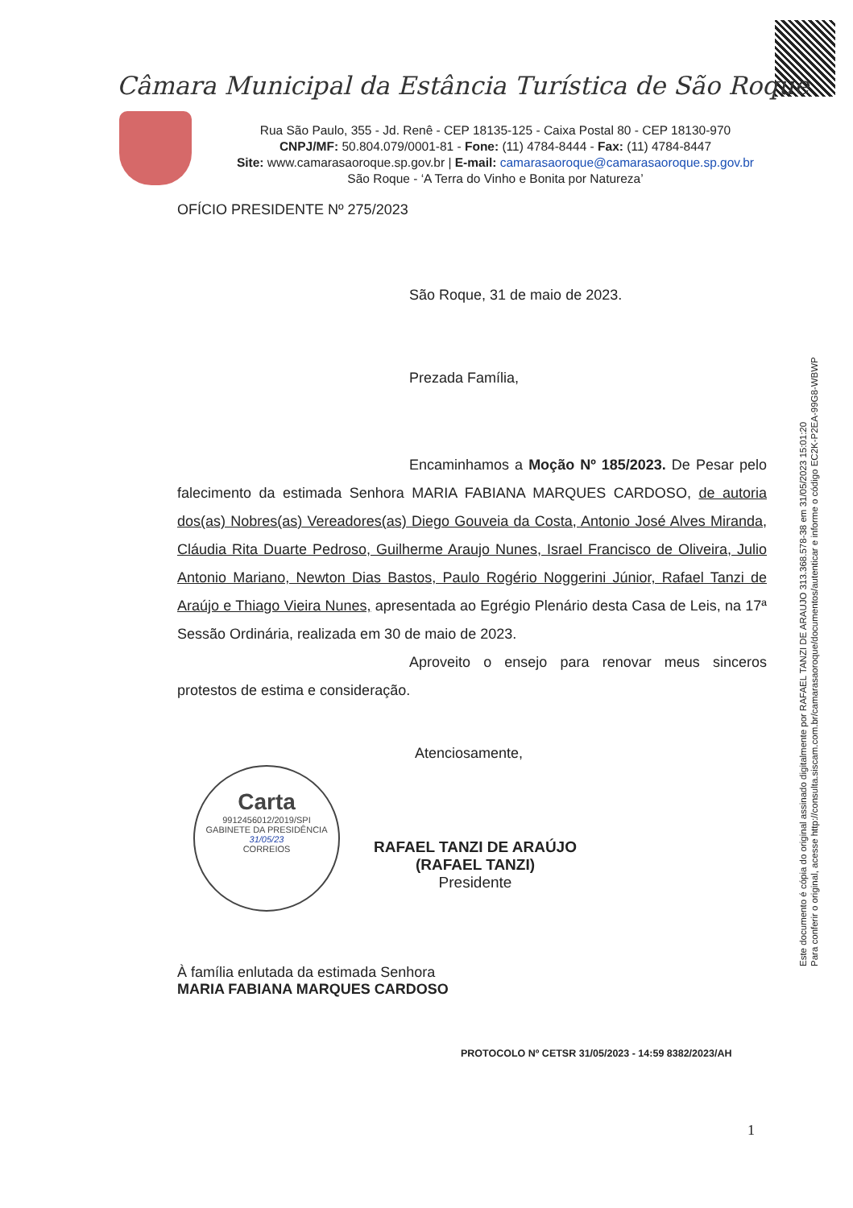Câmara Municipal da Estância Turística de São Roque
Rua São Paulo, 355 - Jd. Renê - CEP 18135-125 - Caixa Postal 80 - CEP 18130-970
CNPJ/MF: 50.804.079/0001-81 - Fone: (11) 4784-8444 - Fax: (11) 4784-8447
Site: www.camarasaoroque.sp.gov.br | E-mail: camarasaoroque@camarasaoroque.sp.gov.br
São Roque - ‘A Terra do Vinho e Bonita por Natureza’
OFÍCIO PRESIDENTE Nº 275/2023
São Roque, 31 de maio de 2023.
Prezada Família,
Encaminhamos a Moção Nº 185/2023. De Pesar pelo falecimento da estimada Senhora MARIA FABIANA MARQUES CARDOSO, de autoria dos(as) Nobres(as) Vereadores(as) Diego Gouveia da Costa, Antonio José Alves Miranda, Cláudia Rita Duarte Pedroso, Guilherme Araujo Nunes, Israel Francisco de Oliveira, Julio Antonio Mariano, Newton Dias Bastos, Paulo Rogério Noggerini Júnior, Rafael Tanzi de Araújo e Thiago Vieira Nunes, apresentada ao Egrégio Plenário desta Casa de Leis, na 17ª Sessão Ordinária, realizada em 30 de maio de 2023.
Aproveito o ensejo para renovar meus sinceros protestos de estima e consideração.
Atenciosamente,
RAFAEL TANZI DE ARAÚJO
(RAFAEL TANZI)
Presidente
À família enlutada da estimada Senhora
MARIA FABIANA MARQUES CARDOSO
PROTOCOLO Nº CETSR 31/05/2023 - 14:59 8382/2023/AH
1
Carta
9912456012/2019/SPI
GABINETE DA PRESIDÊNCIA
31/05/23
CORREIOS
Este documento é cópia do original assinado digitalmente por RAFAEL TANZI DE ARAUJO 313.368.578-38 em 31/05/2023 15:01:20
Para conferir o original, acesse http://consulta.siscam.com.br/camarasaoroque/documentos/autenticar e informe o código EC2K-P2EA-99G8-WBWP